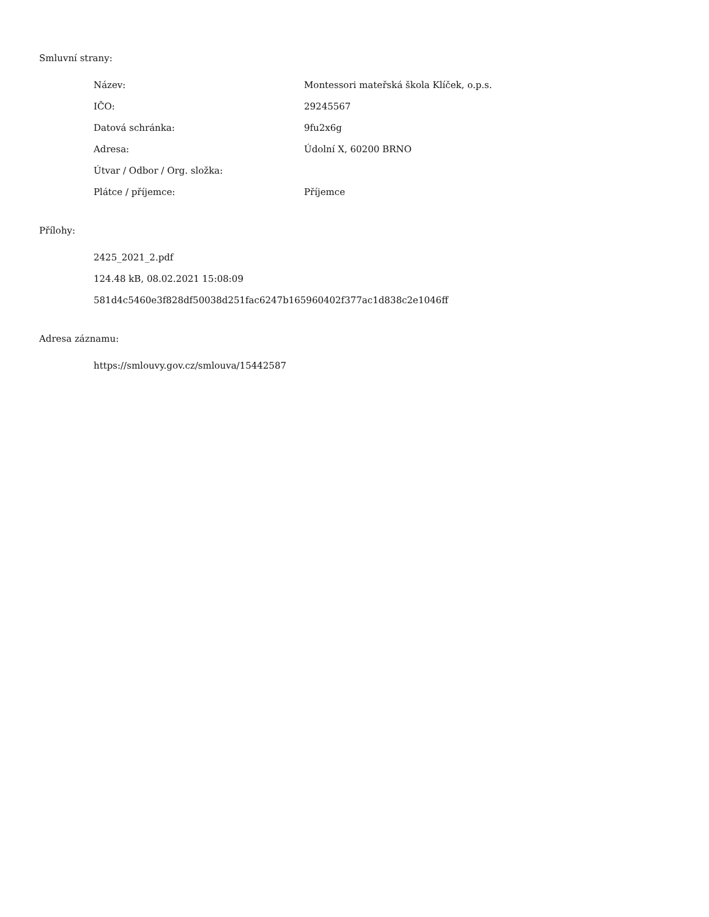Smluvní strany:
| Název: | Montessori mateřská škola Klíček, o.p.s. |
| IČO: | 29245567 |
| Datová schránka: | 9fu2x6g |
| Adresa: | Údolní X, 60200 BRNO |
| Útvar / Odbor / Org. složka: | |
| Plátce / příjemce: | Příjemce |
Přílohy:
2425_2021_2.pdf
124.48 kB, 08.02.2021 15:08:09
581d4c5460e3f828df50038d251fac6247b165960402f377ac1d838c2e1046ff
Adresa záznamu:
https://smlouvy.gov.cz/smlouva/15442587